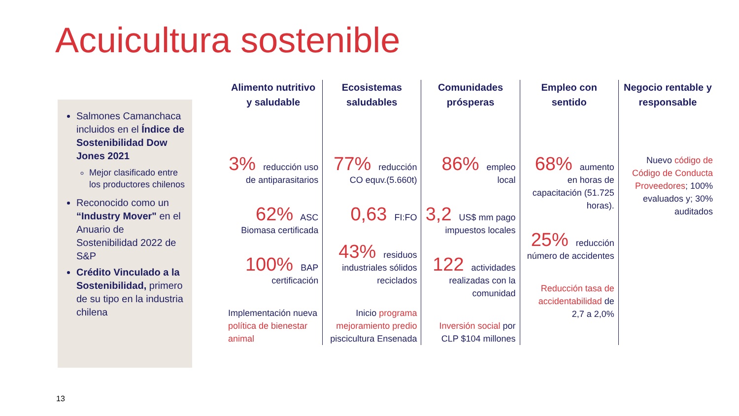Acuicultura sostenible
Salmones Camanchaca incluidos en el Índice de Sostenibilidad Dow Jones 2021
Mejor clasificado entre los productores chilenos
Reconocido como un “Industry Mover" en el Anuario de Sostenibilidad 2022 de S&P
Crédito Vinculado a la Sostenibilidad, primero de su tipo en la industria chilena
Alimento nutritivo y saludable
3% reducción uso de antiparasitarios
62% ASC Biomasa certificada
100% BAP certificación
Implementación nueva política de bienestar animal
Ecosistemas saludables
77% reducción CO equv.(5.660t)
0,63 FI:FO
43% residuos industriales sólidos reciclados
Inicio programa mejoramiento predio piscicultura Ensenada
Comunidades prósperas
86% empleo local
3,2 US$ mm pago impuestos locales
122 actividades realizadas con la comunidad
Inversión social por CLP $104 millones
Empleo con sentido
68% aumento en horas de capacitación (51.725 horas).
25% reducción número de accidentes
Reducción tasa de accidentabilidad de 2,7 a 2,0%
Negocio rentable y responsable
Nuevo código de Código de Conducta Proveedores; 100% evaluados y; 30% auditados
13